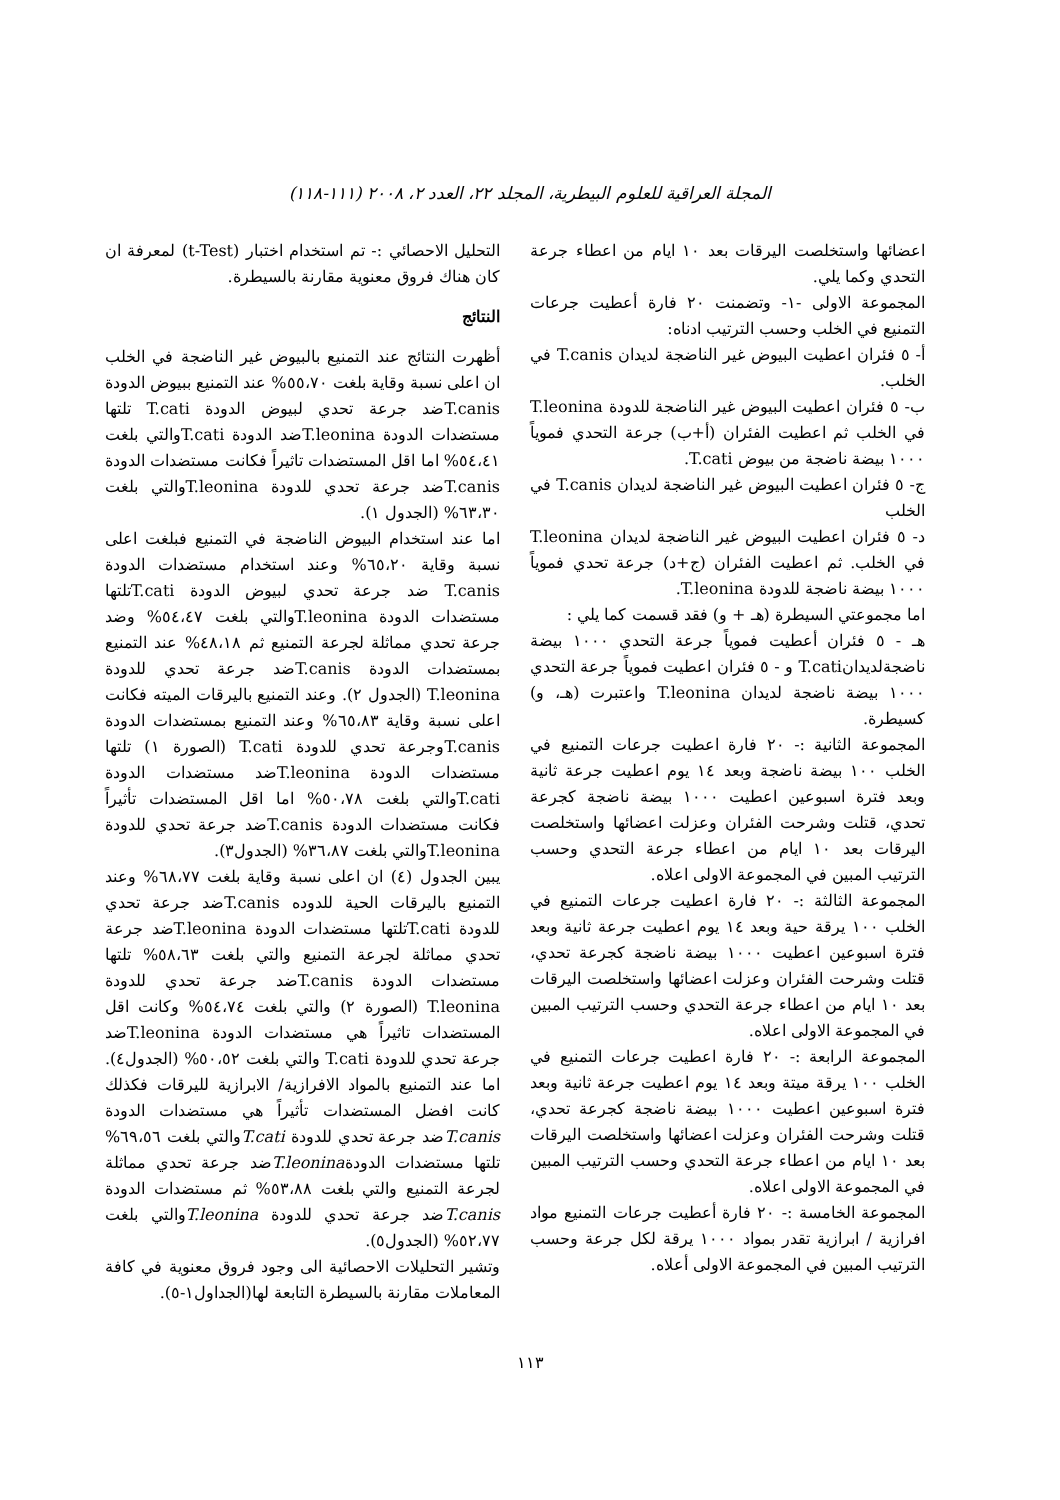المجلة العراقية للعلوم البيطرية، المجلد ٢٢، العدد ٢، ٢٠٠٨ (١١١-١١٨)
اعضائها واستخلصت اليرقات بعد ١٠ ايام من اعطاء جرعة التحدي وكما يلي.
المجموعة الاولى -١- وتضمنت ٢٠ فارة أعطيت جرعات التمنيع في الخلب وحسب الترتيب ادناه:
أ- ٥ فئران اعطيت البيوض غير الناضجة لديدان T.canis في الخلب.
ب- ٥ فئران اعطيت البيوض غير الناضجة للدودة T.leonina في الخلب ثم اعطيت الفئران (أ+ب) جرعة التحدي فموياً ١٠٠٠ بيضة ناضجة من بيوض T.cati.
ج- ٥ فئران اعطيت البيوض غير الناضجة لديدان T.canis في الخلب
د- ٥ فئران اعطيت البيوض غير الناضجة لديدان T.leonina في الخلب. ثم اعطيت الفئران (ج+د) جرعة تحدي فموياً ١٠٠٠ بيضة ناضجة للدودة T.leonina.
اما مجموعتي السيطرة (هـ + و) فقد قسمت كما يلي :
هـ - ٥ فئران أعطيت فموياً جرعة التحدي ١٠٠٠ بيضة ناضجةلديدانT.cati و - ٥ فئران اعطيت فموياً جرعة التحدي ١٠٠٠ بيضة ناضجة لديدان T.leonina واعتبرت (هـ، و) كسيطرة.
المجموعة الثانية :- ٢٠ فارة اعطيت جرعات التمنيع في الخلب ١٠٠ بيضة ناضجة وبعد ١٤ يوم اعطيت جرعة ثانية وبعد فترة اسبوعين اعطيت ١٠٠٠ بيضة ناضجة كجرعة تحدي، قتلت وشرحت الفئران وعزلت اعضائها واستخلصت اليرقات بعد ١٠ ايام من اعطاء جرعة التحدي وحسب الترتيب المبين في المجموعة الاولى اعلاه.
المجموعة الثالثة :- ٢٠ فارة اعطيت جرعات التمنيع في الخلب ١٠٠ يرقة حية وبعد ١٤ يوم اعطيت جرعة ثانية وبعد فترة اسبوعين اعطيت ١٠٠٠ بيضة ناضجة كجرعة تحدي، قتلت وشرحت الفئران وعزلت اعضائها واستخلصت اليرقات بعد ١٠ ايام من اعطاء جرعة التحدي وحسب الترتيب المبين في المجموعة الاولى اعلاه.
المجموعة الرابعة :- ٢٠ فارة اعطيت جرعات التمنيع في الخلب ١٠٠ يرقة ميتة وبعد ١٤ يوم اعطيت جرعة ثانية وبعد فترة اسبوعين اعطيت ١٠٠٠ بيضة ناضجة كجرعة تحدي، قتلت وشرحت الفئران وعزلت اعضائها واستخلصت اليرقات بعد ١٠ ايام من اعطاء جرعة التحدي وحسب الترتيب المبين في المجموعة الاولى اعلاه.
المجموعة الخامسة :- ٢٠ فارة أعطيت جرعات التمنيع مواد افرازية / ابرازية تقدر بمواد ١٠٠٠ يرقة لكل جرعة وحسب الترتيب المبين في المجموعة الاولى أعلاه.
التحليل الاحصائي :- تم استخدام اختبار (t-Test) لمعرفة ان كان هناك فروق معنوية مقارنة بالسيطرة.
النتائج
أظهرت النتائج عند التمنيع بالبيوض غير الناضجة في الخلب ان اعلى نسبة وقاية بلغت ٥٥،٧٠% عند التمنيع ببيوض الدودة T.canisضد جرعة تحدي لبيوض الدودة T.cati تلتها مستضدات الدودة T.leoninaضد الدودة T.catiوالتي بلغت ٥٤،٤١% اما اقل المستضدات تاثيراً فكانت مستضدات الدودة T.canisضد جرعة تحدي للدودة T.leoninaوالتي بلغت ٦٣،٣٠% (الجدول ١).
اما عند استخدام البيوض الناضجة في التمنيع فبلغت اعلى نسبة وقاية ٦٥،٢٠% وعند استخدام مستضدات الدودة T.canis ضد جرعة تحدي لبيوض الدودة T.catiتلتها مستضدات الدودة T.leoninaوالتي بلغت ٥٤،٤٧% وضد جرعة تحدي مماثلة لجرعة التمنيع ثم ٤٨،١٨% عند التمنيع بمستضدات الدودة T.canisضد جرعة تحدي للدودة T.leonina (الجدول ٢). وعند التمنيع باليرقات الميته فكانت اعلى نسبة وقاية ٦٥،٨٣% وعند التمنيع بمستضدات الدودة T.canisوجرعة تحدي للدودة T.cati (الصورة ١) تلتها مستضدات الدودة T.leoninaضد مستضدات الدودة T.catiوالتي بلغت ٥٠،٧٨% اما اقل المستضدات تأثيراً فكانت مستضدات الدودة T.canisضد جرعة تحدي للدودة T.leoninaوالتي بلغت ٣٦،٨٧% (الجدول٣).
يبين الجدول (٤) ان اعلى نسبة وقاية بلغت ٦٨،٧٧% وعند التمنيع باليرقات الحية للدوده T.canisضد جرعة تحدي للدودة T.catiتلتها مستضدات الدودة T.leoninaضد جرعة تحدي مماثلة لجرعة التمنيع والتي بلغت ٥٨،٦٣% تلتها مستضدات الدودة T.canisضد جرعة تحدي للدودة T.leonina (الصورة ٢) والتي بلغت ٥٤،٧٤% وكانت اقل المستضدات تاثيراً هي مستضدات الدودة T.leoninaضد جرعة تحدي للدودة T.cati والتي بلغت ٥٠،٥٢% (الجدول٤). اما عند التمنيع بالمواد الافرازية/ الابرازية لليرقات فكذلك كانت افضل المستضدات تأثيراً هي مستضدات الدودة T.canisضد جرعة تحدي للدودة T.catiوالتي بلغت ٦٩،٥٦% تلتها مستضدات الدودةT.leoninaضد جرعة تحدي مماثلة لجرعة التمنيع والتي بلغت ٥٣،٨٨% ثم مستضدات الدودة T.canisضد جرعة تحدي للدودة T.leoninaوالتي بلغت ٥٢،٧٧% (الجدول٥).
وتشير التحليلات الاحصائية الى وجود فروق معنوية في كافة المعاملات مقارنة بالسيطرة التابعة لها(الجداول١-٥).
١١٣